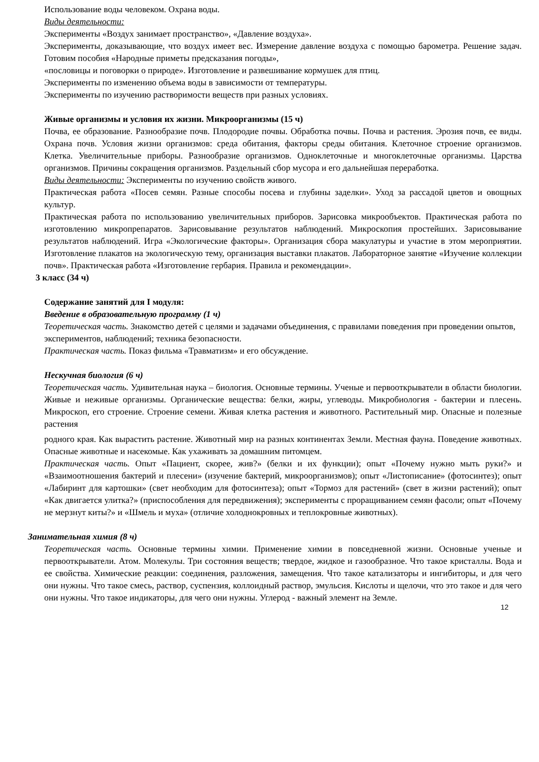Использование воды человеком. Охрана воды.
Виды деятельности:
Эксперименты «Воздух занимает пространство», «Давление воздуха».
Эксперименты, доказывающие, что воздух имеет вес. Измерение давление воздуха с помощью барометра. Решение задач. Готовим пособия «Народные приметы предсказания погоды»,
«пословицы и поговорки о природе». Изготовление и развешивание кормушек для птиц.
Эксперименты по изменению объема воды в зависимости от температуры.
Эксперименты по изучению растворимости веществ при разных условиях.
Живые организмы и условия их жизни. Микроорганизмы (15 ч)
Почва, ее образование. Разнообразие почв. Плодородие почвы. Обработка почвы. Почва и растения. Эрозия почв, ее виды. Охрана почв. Условия жизни организмов: среда обитания, факторы среды обитания. Клеточное строение организмов. Клетка. Увеличительные приборы. Разнообразие организмов. Одноклеточные и многоклеточные организмы. Царства организмов. Причины сокращения организмов. Раздельный сбор мусора и его дальнейшая переработка.
Виды деятельности: Эксперименты по изучению свойств живого.
Практическая работа «Посев семян. Разные способы посева и глубины заделки». Уход за рассадой цветов и овощных культур.
Практическая работа по использованию увеличительных приборов. Зарисовка микрообъектов. Практическая работа по изготовлению микропрепаратов. Зарисовывание результатов наблюдений. Микроскопия простейших. Зарисовывание результатов наблюдений. Игра «Экологические факторы». Организация сбора макулатуры и участие в этом мероприятии. Изготовление плакатов на экологическую тему, организация выставки плакатов. Лабораторное занятие «Изучение коллекции почв». Практическая работа «Изготовление гербария. Правила и рекомендации».
3 класс (34 ч)
Содержание занятий для I модуля:
Введение в образовательную программу (1 ч)
Теоретическая часть. Знакомство детей с целями и задачами объединения, с правилами поведения при проведении опытов, экспериментов, наблюдений; техника безопасности.
Практическая часть. Показ фильма «Травматизм» и его обсуждение.
Нескучная биология (6 ч)
Теоретическая часть. Удивительная наука – биология. Основные термины. Ученые и первооткрыватели в области биологии. Живые и неживые организмы. Органические вещества: белки, жиры, углеводы. Микробиология - бактерии и плесень. Микроскоп, его строение. Строение семени. Живая клетка растения и животного. Растительный мир. Опасные и полезные растения
родного края. Как вырастить растение. Животный мир на разных континентах Земли. Местная фауна. Поведение животных. Опасные животные и насекомые. Как ухаживать за домашним питомцем.
Практическая часть. Опыт «Пациент, скорее, жив?» (белки и их функции); опыт «Почему нужно мыть руки?» и «Взаимоотношения бактерий и плесени» (изучение бактерий, микроорганизмов); опыт «Листописание» (фотосинтез); опыт «Лабиринт для картошки» (свет необходим для фотосинтеза); опыт «Тормоз для растений» (свет в жизни растений); опыт «Как двигается улитка?» (приспособления для передвижения); эксперименты с проращиванием семян фасоли; опыт «Почему не мерзнут киты?» и «Шмель и муха» (отличие холоднокровных и теплокровные животных).
Занимательная химия (8 ч)
Теоретическая часть. Основные термины химии. Применение химии в повседневной жизни. Основные ученые и первооткрыватели. Атом. Молекулы. Три состояния веществ; твердое, жидкое и газообразное. Что такое кристаллы. Вода и ее свойства. Химические реакции: соединения, разложения, замещения. Что такое катализаторы и ингибиторы, и для чего они нужны. Что такое смесь, раствор, суспензия, коллоидный раствор, эмульсия. Кислоты и щелочи, что это такое и для чего они нужны. Что такое индикаторы, для чего они нужны. Углерод - важный элемент на Земле.
12